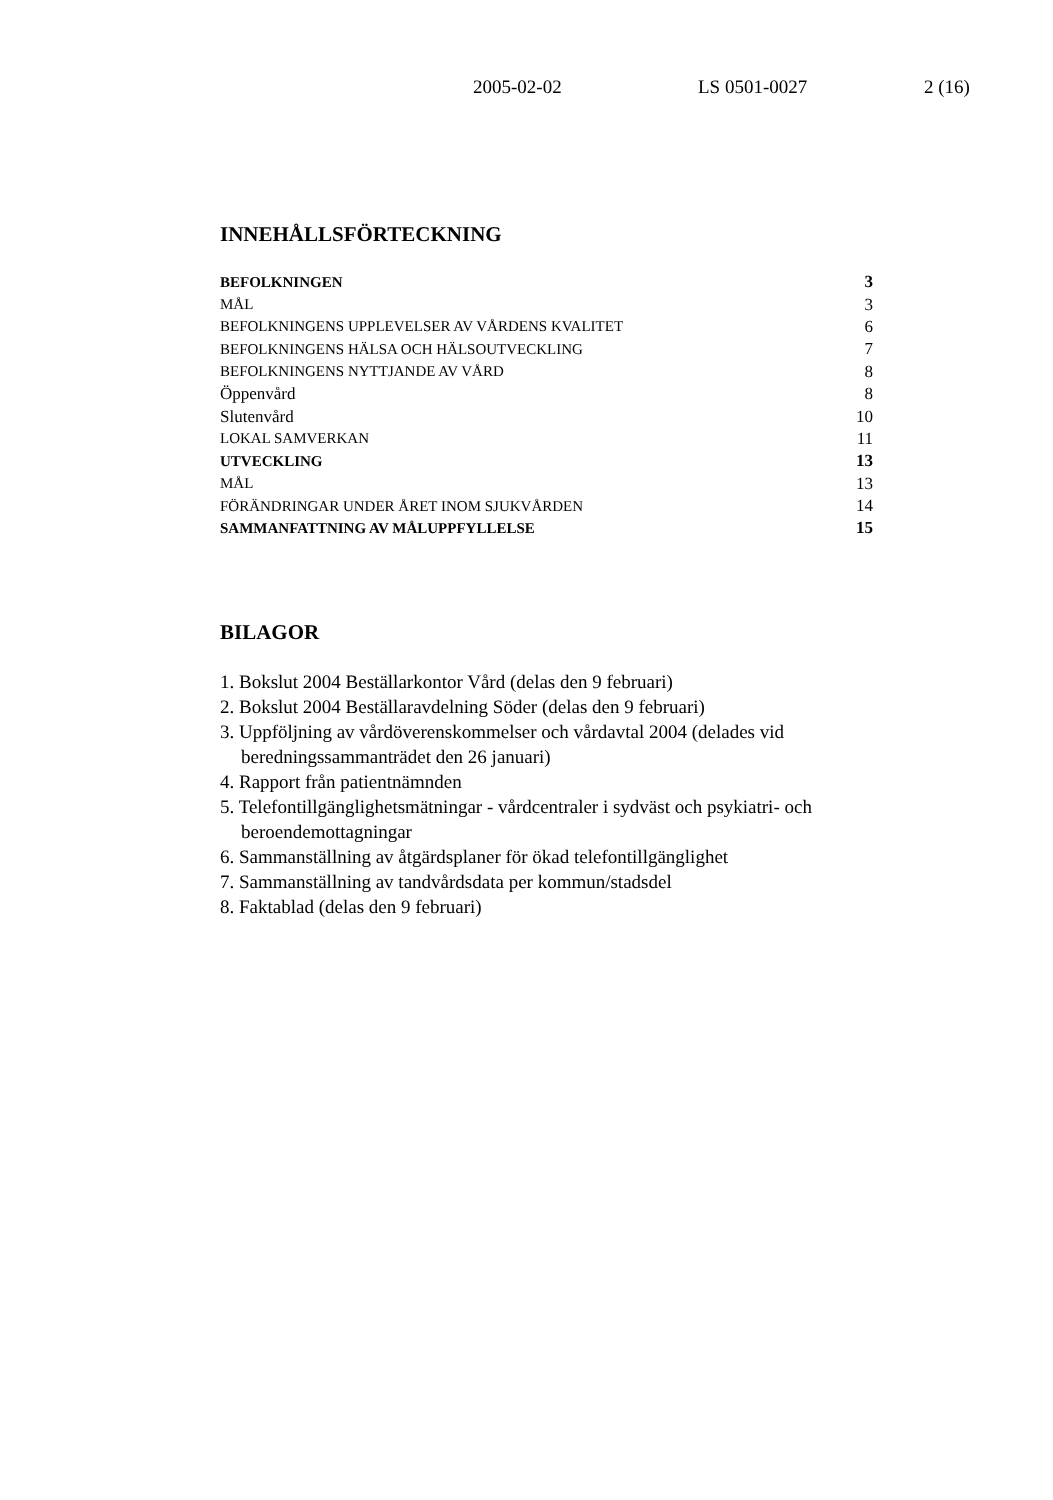2005-02-02 LS 0501-0027 2 (16)
INNEHÅLLSFÖRTECKNING
| BEFOLKNINGEN | 3 |
| MÅL | 3 |
| BEFOLKNINGENS UPPLEVELSER AV VÅRDENS KVALITET | 6 |
| BEFOLKNINGENS HÄLSA OCH HÄLSOUTVECKLING | 7 |
| BEFOLKNINGENS NYTTJANDE AV VÅRD | 8 |
| Öppenvård | 8 |
| Slutenvård | 10 |
| LOKAL SAMVERKAN | 11 |
| UTVECKLING | 13 |
| MÅL | 13 |
| FÖRÄNDRINGAR UNDER ÅRET INOM SJUKVÅRDEN | 14 |
| SAMMANFATTNING AV MÅLUPPFYLLELSE | 15 |
BILAGOR
1. Bokslut 2004 Beställarkontor Vård (delas den 9 februari)
2. Bokslut 2004 Beställaravdelning Söder (delas den 9 februari)
3. Uppföljning av vårdöverenskommelser och vårdavtal 2004 (delades vid beredningssammanträdet den 26 januari)
4. Rapport från patientnämnden
5. Telefontillgänglighetsmätningar - vårdcentraler i sydväst och psykiatri- och beroendemottagningar
6. Sammanställning av åtgärdsplaner för ökad telefontillgänglighet
7. Sammanställning av tandvårdsdata per kommun/stadsdel
8. Faktablad (delas den 9 februari)